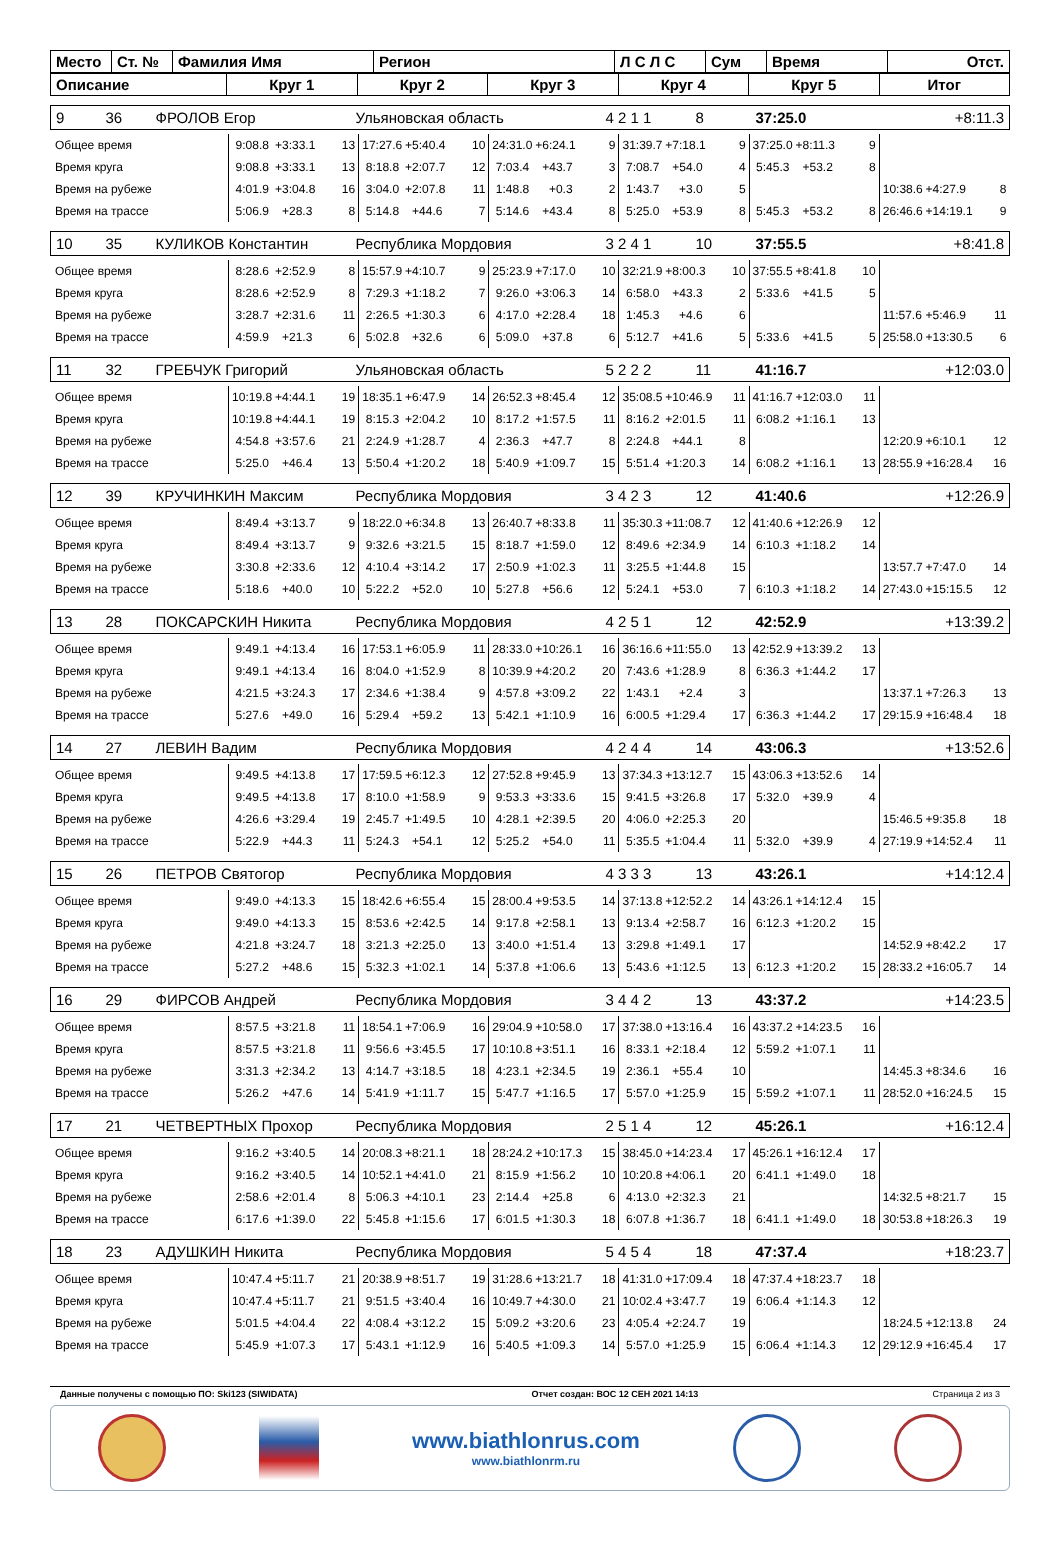| Место | Ст. № | Фамилия Имя | Регион | Л С Л С | Сум | Время | Отст. |
| Описание | Круг 1 | Круг 2 | Круг 3 | Круг 4 | Круг 5 | Итог |
| 9 | 36 | ФРОЛОВ Егор | Ульяновская область | 4 2 1 1 | 8 | 37:25.0 | +8:11.3 |
| Общее время | 9:08.8 | +3:33.1 | 13 | 17:27.6 | +5:40.4 | 10 | 24:31.0 | +6:24.1 | 9 | 31:39.7 | +7:18.1 | 9 | 37:25.0 | +8:11.3 | 9 | | | |
| Время круга | 9:08.8 | +3:33.1 | 13 | 8:18.8 | +2:07.7 | 12 | 7:03.4 | +43.7 | 3 | 7:08.7 | +54.0 | 4 | 5:45.3 | +53.2 | 8 | | | |
| Время на рубеже | 4:01.9 | +3:04.8 | 16 | 3:04.0 | +2:07.8 | 11 | 1:48.8 | +0.3 | 2 | 1:43.7 | +3.0 | 5 | | | | 10:38.6 | +4:27.9 | 8 |
| Время на трассе | 5:06.9 | +28.3 | 8 | 5:14.8 | +44.6 | 7 | 5:14.6 | +43.4 | 8 | 5:25.0 | +53.9 | 8 | 5:45.3 | +53.2 | 8 | 26:46.6 | +14:19.1 | 9 |
| 10 | 35 | КУЛИКОВ Константин | Республика Мордовия | 3 2 4 1 | 10 | 37:55.5 | +8:41.8 |
| Общее время | 8:28.6 | +2:52.9 | 8 | 15:57.9 | +4:10.7 | 9 | 25:23.9 | +7:17.0 | 10 | 32:21.9 | +8:00.3 | 10 | 37:55.5 | +8:41.8 | 10 | | | |
| Время круга | 8:28.6 | +2:52.9 | 8 | 7:29.3 | +1:18.2 | 7 | 9:26.0 | +3:06.3 | 14 | 6:58.0 | +43.3 | 2 | 5:33.6 | +41.5 | 5 | | | |
| Время на рубеже | 3:28.7 | +2:31.6 | 11 | 2:26.5 | +1:30.3 | 6 | 4:17.0 | +2:28.4 | 18 | 1:45.3 | +4.6 | 6 | | | | 11:57.6 | +5:46.9 | 11 |
| Время на трассе | 4:59.9 | +21.3 | 6 | 5:02.8 | +32.6 | 6 | 5:09.0 | +37.8 | 6 | 5:12.7 | +41.6 | 5 | 5:33.6 | +41.5 | 5 | 25:58.0 | +13:30.5 | 6 |
| 11 | 32 | ГРЕБЧУК Григорий | Ульяновская область | 5 2 2 2 | 11 | 41:16.7 | +12:03.0 |
| Общее время | 10:19.8 | +4:44.1 | 19 | 18:35.1 | +6:47.9 | 14 | 26:52.3 | +8:45.4 | 12 | 35:08.5 | +10:46.9 | 11 | 41:16.7 | +12:03.0 | 11 | | | |
| Время круга | 10:19.8 | +4:44.1 | 19 | 8:15.3 | +2:04.2 | 10 | 8:17.2 | +1:57.5 | 11 | 8:16.2 | +2:01.5 | 11 | 6:08.2 | +1:16.1 | 13 | | | |
| Время на рубеже | 4:54.8 | +3:57.6 | 21 | 2:24.9 | +1:28.7 | 4 | 2:36.3 | +47.7 | 8 | 2:24.8 | +44.1 | 8 | | | | 12:20.9 | +6:10.1 | 12 |
| Время на трассе | 5:25.0 | +46.4 | 13 | 5:50.4 | +1:20.2 | 18 | 5:40.9 | +1:09.7 | 15 | 5:51.4 | +1:20.3 | 14 | 6:08.2 | +1:16.1 | 13 | 28:55.9 | +16:28.4 | 16 |
| 12 | 39 | КРУЧИНКИН Максим | Республика Мордовия | 3 4 2 3 | 12 | 41:40.6 | +12:26.9 |
| Общее время | 8:49.4 | +3:13.7 | 9 | 18:22.0 | +6:34.8 | 13 | 26:40.7 | +8:33.8 | 11 | 35:30.3 | +11:08.7 | 12 | 41:40.6 | +12:26.9 | 12 | | | |
| Время круга | 8:49.4 | +3:13.7 | 9 | 9:32.6 | +3:21.5 | 15 | 8:18.7 | +1:59.0 | 12 | 8:49.6 | +2:34.9 | 14 | 6:10.3 | +1:18.2 | 14 | | | |
| Время на рубеже | 3:30.8 | +2:33.6 | 12 | 4:10.4 | +3:14.2 | 17 | 2:50.9 | +1:02.3 | 11 | 3:25.5 | +1:44.8 | 15 | | | | 13:57.7 | +7:47.0 | 14 |
| Время на трассе | 5:18.6 | +40.0 | 10 | 5:22.2 | +52.0 | 10 | 5:27.8 | +56.6 | 12 | 5:24.1 | +53.0 | 7 | 6:10.3 | +1:18.2 | 14 | 27:43.0 | +15:15.5 | 12 |
| 13 | 28 | ПОКСАРСКИН Никита | Республика Мордовия | 4 2 5 1 | 12 | 42:52.9 | +13:39.2 |
| Общее время | 9:49.1 | +4:13.4 | 16 | 17:53.1 | +6:05.9 | 11 | 28:33.0 | +10:26.1 | 16 | 36:16.6 | +11:55.0 | 13 | 42:52.9 | +13:39.2 | 13 | | | |
| Время круга | 9:49.1 | +4:13.4 | 16 | 8:04.0 | +1:52.9 | 8 | 10:39.9 | +4:20.2 | 20 | 7:43.6 | +1:28.9 | 8 | 6:36.3 | +1:44.2 | 17 | | | |
| Время на рубеже | 4:21.5 | +3:24.3 | 17 | 2:34.6 | +1:38.4 | 9 | 4:57.8 | +3:09.2 | 22 | 1:43.1 | +2.4 | 3 | | | | 13:37.1 | +7:26.3 | 13 |
| Время на трассе | 5:27.6 | +49.0 | 16 | 5:29.4 | +59.2 | 13 | 5:42.1 | +1:10.9 | 16 | 6:00.5 | +1:29.4 | 17 | 6:36.3 | +1:44.2 | 17 | 29:15.9 | +16:48.4 | 18 |
| 14 | 27 | ЛЕВИН Вадим | Республика Мордовия | 4 2 4 4 | 14 | 43:06.3 | +13:52.6 |
| Общее время | 9:49.5 | +4:13.8 | 17 | 17:59.5 | +6:12.3 | 12 | 27:52.8 | +9:45.9 | 13 | 37:34.3 | +13:12.7 | 15 | 43:06.3 | +13:52.6 | 14 | | | |
| Время круга | 9:49.5 | +4:13.8 | 17 | 8:10.0 | +1:58.9 | 9 | 9:53.3 | +3:33.6 | 15 | 9:41.5 | +3:26.8 | 17 | 5:32.0 | +39.9 | 4 | | | |
| Время на рубеже | 4:26.6 | +3:29.4 | 19 | 2:45.7 | +1:49.5 | 10 | 4:28.1 | +2:39.5 | 20 | 4:06.0 | +2:25.3 | 20 | | | | 15:46.5 | +9:35.8 | 18 |
| Время на трассе | 5:22.9 | +44.3 | 11 | 5:24.3 | +54.1 | 12 | 5:25.2 | +54.0 | 11 | 5:35.5 | +1:04.4 | 11 | 5:32.0 | +39.9 | 4 | 27:19.9 | +14:52.4 | 11 |
| 15 | 26 | ПЕТРОВ Святогор | Республика Мордовия | 4 3 3 3 | 13 | 43:26.1 | +14:12.4 |
| Общее время | 9:49.0 | +4:13.3 | 15 | 18:42.6 | +6:55.4 | 15 | 28:00.4 | +9:53.5 | 14 | 37:13.8 | +12:52.2 | 14 | 43:26.1 | +14:12.4 | 15 | | | |
| Время круга | 9:49.0 | +4:13.3 | 15 | 8:53.6 | +2:42.5 | 14 | 9:17.8 | +2:58.1 | 13 | 9:13.4 | +2:58.7 | 16 | 6:12.3 | +1:20.2 | 15 | | | |
| Время на рубеже | 4:21.8 | +3:24.7 | 18 | 3:21.3 | +2:25.0 | 13 | 3:40.0 | +1:51.4 | 13 | 3:29.8 | +1:49.1 | 17 | | | | 14:52.9 | +8:42.2 | 17 |
| Время на трассе | 5:27.2 | +48.6 | 15 | 5:32.3 | +1:02.1 | 14 | 5:37.8 | +1:06.6 | 13 | 5:43.6 | +1:12.5 | 13 | 6:12.3 | +1:20.2 | 15 | 28:33.2 | +16:05.7 | 14 |
| 16 | 29 | ФИРСОВ Андрей | Республика Мордовия | 3 4 4 2 | 13 | 43:37.2 | +14:23.5 |
| Общее время | 8:57.5 | +3:21.8 | 11 | 18:54.1 | +7:06.9 | 16 | 29:04.9 | +10:58.0 | 17 | 37:38.0 | +13:16.4 | 16 | 43:37.2 | +14:23.5 | 16 | | | |
| Время круга | 8:57.5 | +3:21.8 | 11 | 9:56.6 | +3:45.5 | 17 | 10:10.8 | +3:51.1 | 16 | 8:33.1 | +2:18.4 | 12 | 5:59.2 | +1:07.1 | 11 | | | |
| Время на рубеже | 3:31.3 | +2:34.2 | 13 | 4:14.7 | +3:18.5 | 18 | 4:23.1 | +2:34.5 | 19 | 2:36.1 | +55.4 | 10 | | | | 14:45.3 | +8:34.6 | 16 |
| Время на трассе | 5:26.2 | +47.6 | 14 | 5:41.9 | +1:11.7 | 15 | 5:47.7 | +1:16.5 | 17 | 5:57.0 | +1:25.9 | 15 | 5:59.2 | +1:07.1 | 11 | 28:52.0 | +16:24.5 | 15 |
| 17 | 21 | ЧЕТВЕРТНЫХ Прохор | Республика Мордовия | 2 5 1 4 | 12 | 45:26.1 | +16:12.4 |
| Общее время | 9:16.2 | +3:40.5 | 14 | 20:08.3 | +8:21.1 | 18 | 28:24.2 | +10:17.3 | 15 | 38:45.0 | +14:23.4 | 17 | 45:26.1 | +16:12.4 | 17 | | | |
| Время круга | 9:16.2 | +3:40.5 | 14 | 10:52.1 | +4:41.0 | 21 | 8:15.9 | +1:56.2 | 10 | 10:20.8 | +4:06.1 | 20 | 6:41.1 | +1:49.0 | 18 | | | |
| Время на рубеже | 2:58.6 | +2:01.4 | 8 | 5:06.3 | +4:10.1 | 23 | 2:14.4 | +25.8 | 6 | 4:13.0 | +2:32.3 | 21 | | | | 14:32.5 | +8:21.7 | 15 |
| Время на трассе | 6:17.6 | +1:39.0 | 22 | 5:45.8 | +1:15.6 | 17 | 6:01.5 | +1:30.3 | 18 | 6:07.8 | +1:36.7 | 18 | 6:41.1 | +1:49.0 | 18 | 30:53.8 | +18:26.3 | 19 |
| 18 | 23 | АДУШКИН Никита | Республика Мордовия | 5 4 5 4 | 18 | 47:37.4 | +18:23.7 |
| Общее время | 10:47.4 | +5:11.7 | 21 | 20:38.9 | +8:51.7 | 19 | 31:28.6 | +13:21.7 | 18 | 41:31.0 | +17:09.4 | 18 | 47:37.4 | +18:23.7 | 18 | | | |
| Время круга | 10:47.4 | +5:11.7 | 21 | 9:51.5 | +3:40.4 | 16 | 10:49.7 | +4:30.0 | 21 | 10:02.4 | +3:47.7 | 19 | 6:06.4 | +1:14.3 | 12 | | | |
| Время на рубеже | 5:01.5 | +4:04.4 | 22 | 4:08.4 | +3:12.2 | 15 | 5:09.2 | +3:20.6 | 23 | 4:05.4 | +2:24.7 | 19 | | | | 18:24.5 | +12:13.8 | 24 |
| Время на трассе | 5:45.9 | +1:07.3 | 17 | 5:43.1 | +1:12.9 | 16 | 5:40.5 | +1:09.3 | 14 | 5:57.0 | +1:25.9 | 15 | 6:06.4 | +1:14.3 | 12 | 29:12.9 | +16:45.4 | 17 |
Данные получены с помощью ПО: Ski123 (SIWIDATA) Отчет создан: ВОС 12 СЕН 2021 14:13 Страница 2 из 3
www.biathlonrus.com
www.biathlonrm.ru